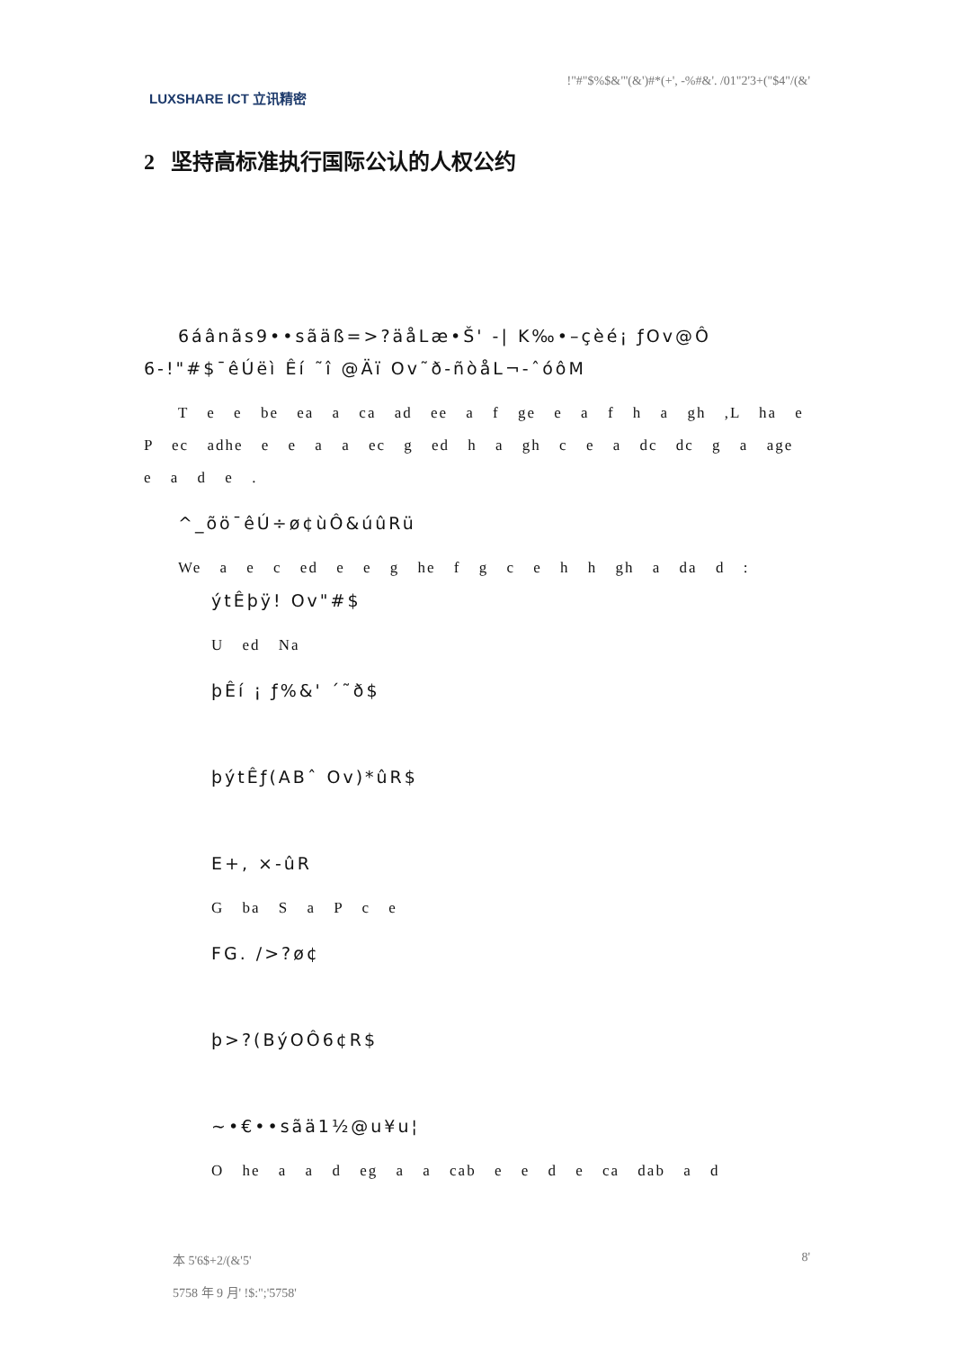LUXSHARE ICT 立讯精密
!"#"$%$&"'(&')#*(+', -%#&'. /01"2'3+("$4"/(&'
2 坚持高标准执行国际公认的人权公约
6áânãs9••sãäß=>?äåLæ•Š' -| K‰•–çèé¡ ƒOv@Ô 6-!"#$¯êÚëì Êí ˜î @Äï Ov˜ð-ñòåL¬-ˆóôM
T e e be ea a ca ad ee a f ge e a f h a gh ,L ha e P ec adhe e e a a ec g ed h a gh c e a dc dc g a age e a d e .
^_õö¯êÚ÷ø¢ùÔ&úûRü
We a e c ed e e g he f g c e h h gh a da d :
ýtÊþÿ! Ov"#$
U ed Na
þÊí ¡ ƒ%&' ´˜ð$
þýtÊƒ(ABˆ Ov)*ûR$
E+, ×-ûR
G ba S a P c e
FG. />?ø¢
þ>?(BýOÔ6¢R$
~•€••sãä1½@u¥u¦
O he a a d eg a a cab e e d e ca dab a d
本 5'6$+2/(&'5'
5758 年 9 月' !$:";'5758'
8'